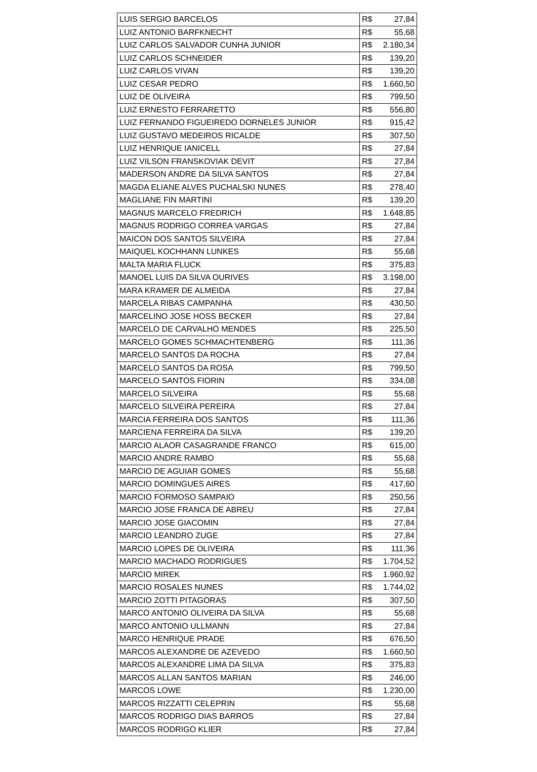| LUIS SERGIO BARCELOS | R$ 27,84 |
| LUIZ ANTONIO BARFKNECHT | R$ 55,68 |
| LUIZ CARLOS SALVADOR CUNHA JUNIOR | R$ 2.180,34 |
| LUIZ CARLOS SCHNEIDER | R$ 139,20 |
| LUIZ CARLOS VIVAN | R$ 139,20 |
| LUIZ CESAR PEDRO | R$ 1.660,50 |
| LUIZ DE OLIVEIRA | R$ 799,50 |
| LUIZ ERNESTO FERRARETTO | R$ 556,80 |
| LUIZ FERNANDO FIGUEIREDO DORNELES JUNIOR | R$ 915,42 |
| LUIZ GUSTAVO MEDEIROS RICALDE | R$ 307,50 |
| LUIZ HENRIQUE IANICELL | R$ 27,84 |
| LUIZ VILSON FRANSKOVIAK DEVIT | R$ 27,84 |
| MADERSON ANDRE DA SILVA SANTOS | R$ 27,84 |
| MAGDA ELIANE ALVES PUCHALSKI NUNES | R$ 278,40 |
| MAGLIANE FIN MARTINI | R$ 139,20 |
| MAGNUS MARCELO FREDRICH | R$ 1.648,85 |
| MAGNUS RODRIGO CORREA VARGAS | R$ 27,84 |
| MAICON DOS SANTOS SILVEIRA | R$ 27,84 |
| MAIQUEL KOCHHANN LUNKES | R$ 55,68 |
| MALTA MARIA FLUCK | R$ 375,83 |
| MANOEL LUIS DA SILVA OURIVES | R$ 3.198,00 |
| MARA KRAMER DE ALMEIDA | R$ 27,84 |
| MARCELA RIBAS CAMPANHA | R$ 430,50 |
| MARCELINO JOSE HOSS BECKER | R$ 27,84 |
| MARCELO DE CARVALHO MENDES | R$ 225,50 |
| MARCELO GOMES SCHMACHTENBERG | R$ 111,36 |
| MARCELO SANTOS DA ROCHA | R$ 27,84 |
| MARCELO SANTOS DA ROSA | R$ 799,50 |
| MARCELO SANTOS FIORIN | R$ 334,08 |
| MARCELO SILVEIRA | R$ 55,68 |
| MARCELO SILVEIRA PEREIRA | R$ 27,84 |
| MARCIA FERREIRA DOS SANTOS | R$ 111,36 |
| MARCIENA FERREIRA DA SILVA | R$ 139,20 |
| MARCIO ALAOR CASAGRANDE FRANCO | R$ 615,00 |
| MARCIO ANDRE RAMBO | R$ 55,68 |
| MARCIO DE AGUIAR GOMES | R$ 55,68 |
| MARCIO DOMINGUES AIRES | R$ 417,60 |
| MARCIO FORMOSO SAMPAIO | R$ 250,56 |
| MARCIO JOSE FRANCA DE ABREU | R$ 27,84 |
| MARCIO JOSE GIACOMIN | R$ 27,84 |
| MARCIO LEANDRO ZUGE | R$ 27,84 |
| MARCIO LOPES DE OLIVEIRA | R$ 111,36 |
| MARCIO MACHADO RODRIGUES | R$ 1.704,52 |
| MARCIO MIREK | R$ 1.960,92 |
| MARCIO ROSALES NUNES | R$ 1.744,02 |
| MARCIO ZOTTI PITAGORAS | R$ 307,50 |
| MARCO ANTONIO OLIVEIRA DA SILVA | R$ 55,68 |
| MARCO ANTONIO ULLMANN | R$ 27,84 |
| MARCO HENRIQUE PRADE | R$ 676,50 |
| MARCOS ALEXANDRE DE AZEVEDO | R$ 1.660,50 |
| MARCOS ALEXANDRE LIMA DA SILVA | R$ 375,83 |
| MARCOS ALLAN SANTOS MARIAN | R$ 246,00 |
| MARCOS LOWE | R$ 1.230,00 |
| MARCOS RIZZATTI CELEPRIN | R$ 55,68 |
| MARCOS RODRIGO DIAS BARROS | R$ 27,84 |
| MARCOS RODRIGO KLIER | R$ 27,84 |